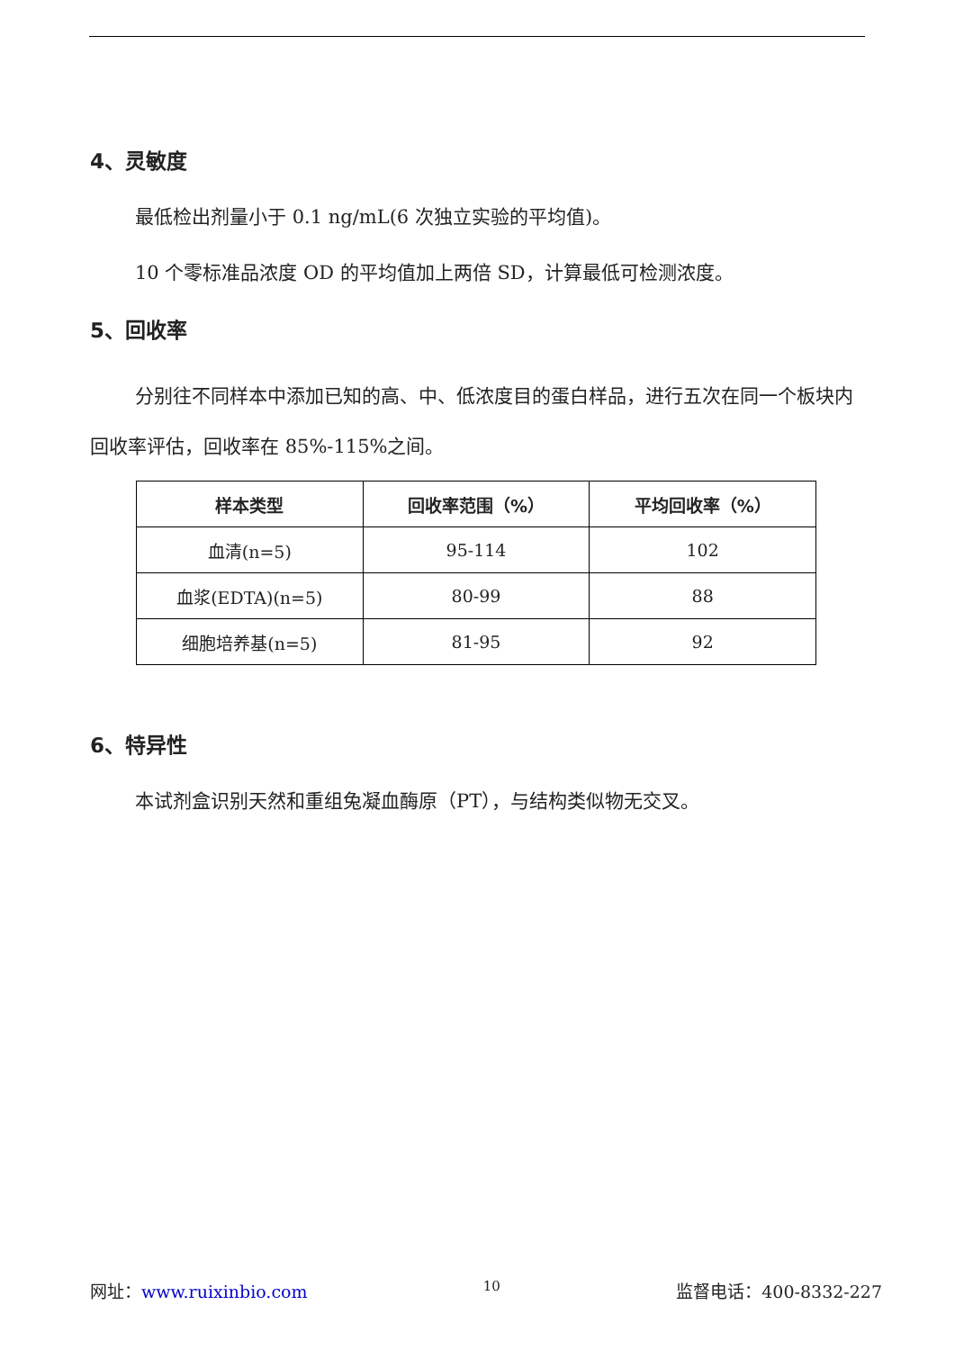4、灵敏度
最低检出剂量小于 0.1 ng/mL(6 次独立实验的平均值)。
10 个零标准品浓度 OD 的平均值加上两倍 SD，计算最低可检测浓度。
5、回收率
分别往不同样本中添加已知的高、中、低浓度目的蛋白样品，进行五次在同一个板块内回收率评估，回收率在 85%-115%之间。
| 样本类型 | 回收率范围（%） | 平均回收率（%） |
| --- | --- | --- |
| 血清(n=5) | 95-114 | 102 |
| 血浆(EDTA)(n=5) | 80-99 | 88 |
| 细胞培养基(n=5) | 81-95 | 92 |
6、特异性
本试剂盒识别天然和重组兔凝血酶原（PT），与结构类似物无交叉。
网址：www.ruixinbio.com 10 监督电话：400-8332-227